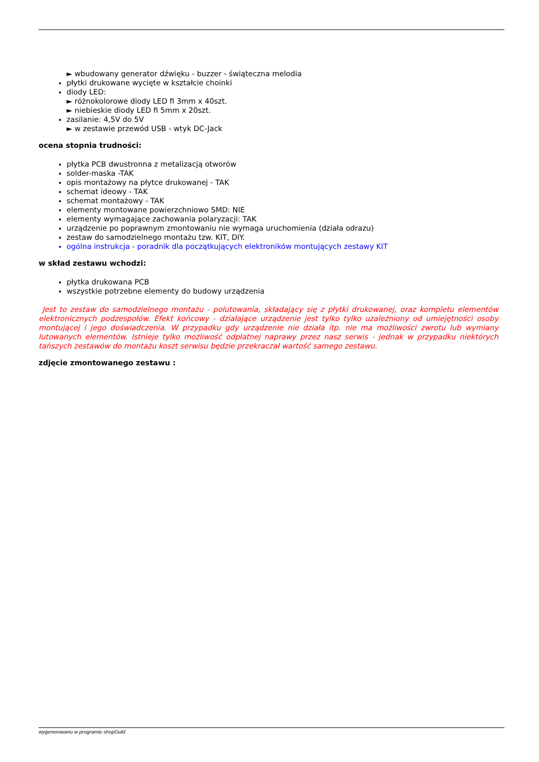► wbudowany generator dźwięku - buzzer - świąteczna melodia
płytki drukowane wycięte w kształcie choinki
diody LED:
► różnokolorowe diody LED fi 3mm x 40szt.
► niebieskie diody LED fi 5mm x 20szt.
zasilanie: 4,5V do 5V
► w zestawie przewód USB - wtyk DC-Jack
ocena stopnia trudności:
płytka PCB dwustronna z metalizacją otworów
solder-maska -TAK
opis montażowy na płytce drukowanej - TAK
schemat ideowy - TAK
schemat montażowy - TAK
elementy montowane powierzchniowo SMD: NIE
elementy wymagające zachowania polaryzacji: TAK
urządzenie po poprawnym zmontowaniu nie wymaga uruchomienia (działa odrazu)
zestaw do samodzielnego montażu tzw. KIT, DIY.
ogólna instrukcja - poradnik dla początkujących elektroników montujących zestawy KIT
w skład zestawu wchodzi:
płytka drukowana PCB
wszystkie potrzebne elementy do budowy urządzenia
Jest to zestaw do samodzielnego montażu - polutowania, składający się z płytki drukowanej, oraz kompletu elementów elektronicznych podzespołów. Efekt końcowy - działające urządzenie jest tylko tylko uzależniony od umiejętności osoby montującej i jego doświadczenia. W przypadku gdy urządzenie nie działa itp. nie ma możliwości zwrotu lub wymiany lutowanych elementów. Istnieje tylko możliwość odpłatnej naprawy przez nasz serwis - jednak w przypadku niektórych tańszych zestawów do montażu koszt serwisu będzie przekraczał wartość samego zestawu.
zdjęcie zmontowanego zestawu :
wygenerowano w programie shopGold